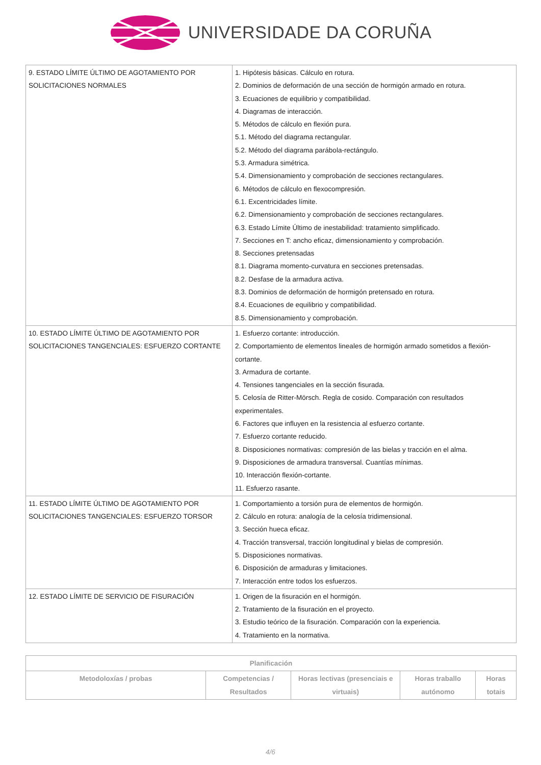UNIVERSIDADE DA CORUÑA
| 9. ESTADO LÍMITE ÚLTIMO DE AGOTAMIENTO POR SOLICITACIONES NORMALES | 1. Hipótesis básicas. Cálculo en rotura. 2. Dominios de deformación de una sección de hormigón armado en rotura. 3. Ecuaciones de equilibrio y compatibilidad. 4. Diagramas de interacción. 5. Métodos de cálculo en flexión pura. 5.1. Método del diagrama rectangular. 5.2. Método del diagrama parábola-rectángulo. 5.3. Armadura simétrica. 5.4. Dimensionamiento y comprobación de secciones rectangulares. 6. Métodos de cálculo en flexocompresión. 6.1. Excentricidades límite. 6.2. Dimensionamiento y comprobación de secciones rectangulares. 6.3. Estado Límite Último de inestabilidad: tratamiento simplificado. 7. Secciones en T: ancho eficaz, dimensionamiento y comprobación. 8. Secciones pretensadas 8.1. Diagrama momento-curvatura en secciones pretensadas. 8.2. Desfase de la armadura activa. 8.3. Dominios de deformación de hormigón pretensado en rotura. 8.4. Ecuaciones de equilibrio y compatibilidad. 8.5. Dimensionamiento y comprobación. |
| 10. ESTADO LÍMITE ÚLTIMO DE AGOTAMIENTO POR SOLICITACIONES TANGENCIALES: ESFUERZO CORTANTE | 1. Esfuerzo cortante: introducción. 2. Comportamiento de elementos lineales de hormigón armado sometidos a flexión-cortante. 3. Armadura de cortante. 4. Tensiones tangenciales en la sección fisurada. 5. Celosía de Ritter-Mörsch. Regla de cosido. Comparación con resultados experimentales. 6. Factores que influyen en la resistencia al esfuerzo cortante. 7. Esfuerzo cortante reducido. 8. Disposiciones normativas: compresión de las bielas y tracción en el alma. 9. Disposiciones de armadura transversal. Cuantías mínimas. 10. Interacción flexión-cortante. 11. Esfuerzo rasante. |
| 11. ESTADO LÍMITE ÚLTIMO DE AGOTAMIENTO POR SOLICITACIONES TANGENCIALES: ESFUERZO TORSOR | 1. Comportamiento a torsión pura de elementos de hormigón. 2. Cálculo en rotura: analogía de la celosía tridimensional. 3. Sección hueca eficaz. 4. Tracción transversal, tracción longitudinal y bielas de compresión. 5. Disposiciones normativas. 6. Disposición de armaduras y limitaciones. 7. Interacción entre todos los esfuerzos. |
| 12. ESTADO LÍMITE DE SERVICIO DE FISURACIÓN | 1. Origen de la fisuración en el hormigón. 2. Tratamiento de la fisuración en el proyecto. 3. Estudio teórico de la fisuración. Comparación con la experiencia. 4. Tratamiento en la normativa. |
| Planificación | | | | |
| --- | --- | --- | --- | --- |
| Metodoloxías / probas | Competencias / Resultados | Horas lectivas (presenciais e virtuais) | Horas traballo autónomo | Horas totais |
4/6